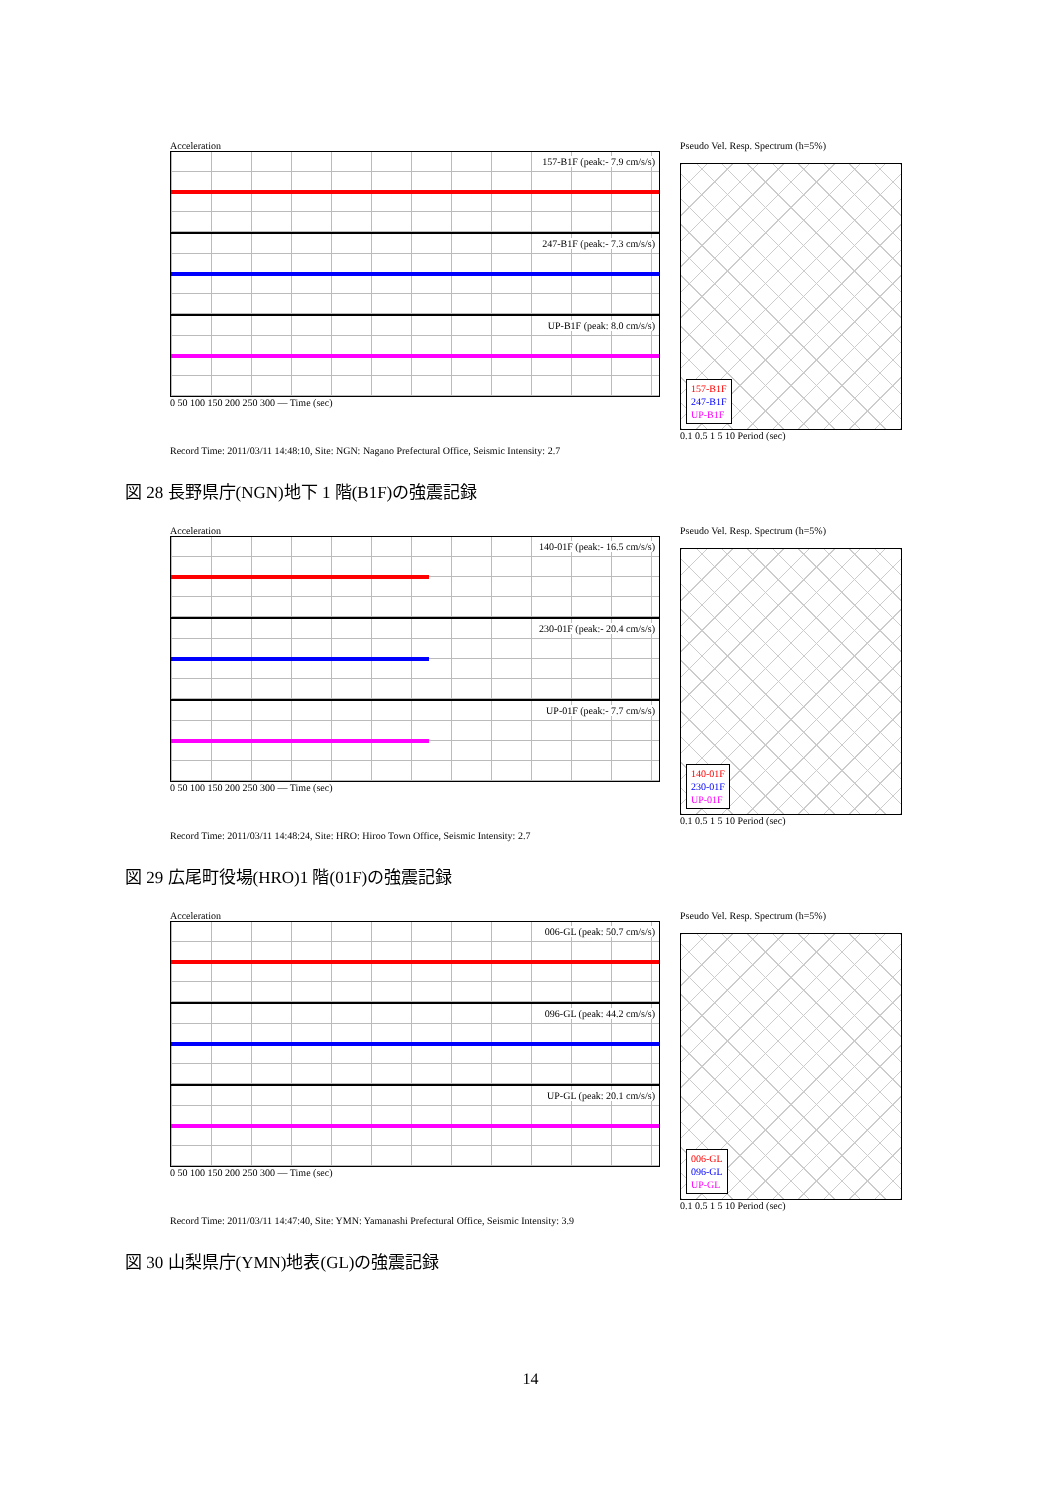Acceleration
157-B1F (peak:- 7.9 cm/s/s)
247-B1F (peak:- 7.3 cm/s/s)
UP-B1F (peak: 8.0 cm/s/s)
0 50 100 150 200 250 300 — Time (sec)
Pseudo Vel. Resp. Spectrum (h=5%)
157-B1F
247-B1F
UP-B1F
0.1 0.5 1 5 10 Period (sec)
Record Time: 2011/03/11 14:48:10, Site: NGN: Nagano Prefectural Office, Seismic Intensity: 2.7
図 28 長野県庁(NGN)地下 1 階(B1F)の強震記録
Acceleration
140-01F (peak:- 16.5 cm/s/s)
230-01F (peak:- 20.4 cm/s/s)
UP-01F (peak:- 7.7 cm/s/s)
0 50 100 150 200 250 300 — Time (sec)
Pseudo Vel. Resp. Spectrum (h=5%)
140-01F
230-01F
UP-01F
0.1 0.5 1 5 10 Period (sec)
Record Time: 2011/03/11 14:48:24, Site: HRO: Hiroo Town Office, Seismic Intensity: 2.7
図 29 広尾町役場(HRO)1 階(01F)の強震記録
Acceleration
006-GL (peak: 50.7 cm/s/s)
096-GL (peak: 44.2 cm/s/s)
UP-GL (peak: 20.1 cm/s/s)
0 50 100 150 200 250 300 — Time (sec)
Pseudo Vel. Resp. Spectrum (h=5%)
006-GL
096-GL
UP-GL
0.1 0.5 1 5 10 Period (sec)
Record Time: 2011/03/11 14:47:40, Site: YMN: Yamanashi Prefectural Office, Seismic Intensity: 3.9
図 30 山梨県庁(YMN)地表(GL)の強震記録
14